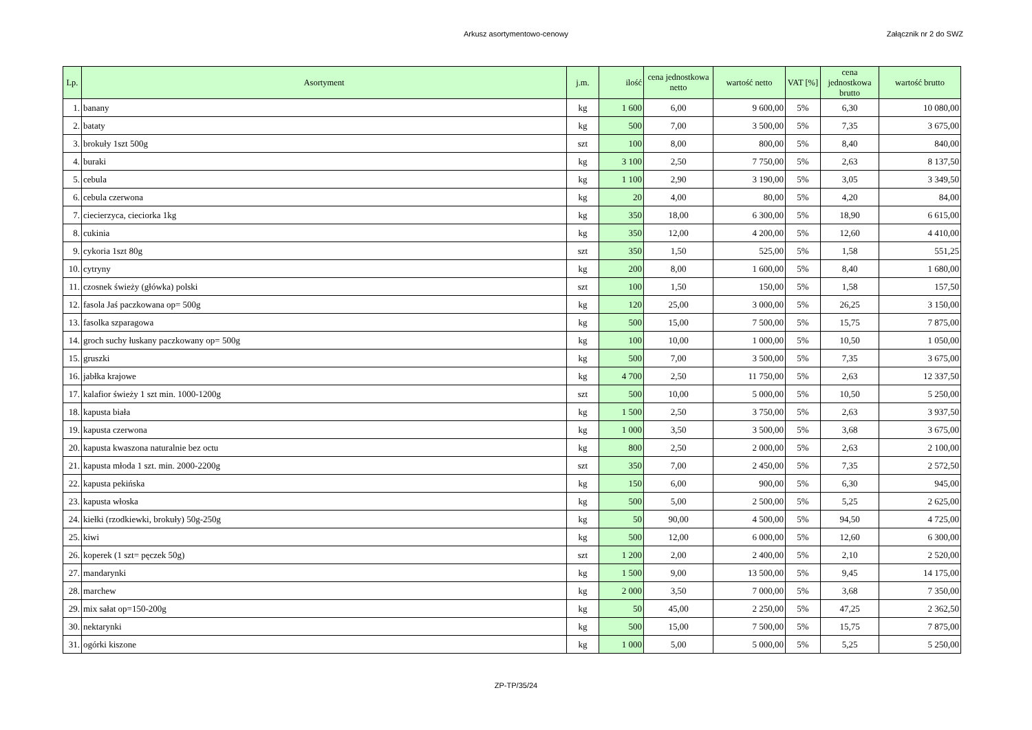Arkusz asortymentowo-cenowy Załącznik nr 2 do SWZ
| Lp. | Asortyment | j.m. | ilość | cena jednostkowa netto | wartość netto | VAT [%] | cena jednostkowa brutto | wartość brutto |
| --- | --- | --- | --- | --- | --- | --- | --- | --- |
| 1. | banany | kg | 1 600 | 6,00 | 9 600,00 | 5% | 6,30 | 10 080,00 |
| 2. | bataty | kg | 500 | 7,00 | 3 500,00 | 5% | 7,35 | 3 675,00 |
| 3. | brokuły 1szt 500g | szt | 100 | 8,00 | 800,00 | 5% | 8,40 | 840,00 |
| 4. | buraki | kg | 3 100 | 2,50 | 7 750,00 | 5% | 2,63 | 8 137,50 |
| 5. | cebula | kg | 1 100 | 2,90 | 3 190,00 | 5% | 3,05 | 3 349,50 |
| 6. | cebula czerwona | kg | 20 | 4,00 | 80,00 | 5% | 4,20 | 84,00 |
| 7. | ciecierzyca, cieciorka 1kg | kg | 350 | 18,00 | 6 300,00 | 5% | 18,90 | 6 615,00 |
| 8. | cukinia | kg | 350 | 12,00 | 4 200,00 | 5% | 12,60 | 4 410,00 |
| 9. | cykoria 1szt 80g | szt | 350 | 1,50 | 525,00 | 5% | 1,58 | 551,25 |
| 10. | cytryny | kg | 200 | 8,00 | 1 600,00 | 5% | 8,40 | 1 680,00 |
| 11. | czosnek świeży (główka) polski | szt | 100 | 1,50 | 150,00 | 5% | 1,58 | 157,50 |
| 12. | fasola Jaś paczkowana op= 500g | kg | 120 | 25,00 | 3 000,00 | 5% | 26,25 | 3 150,00 |
| 13. | fasolka szparagowa | kg | 500 | 15,00 | 7 500,00 | 5% | 15,75 | 7 875,00 |
| 14. | groch suchy łuskany paczkowany op= 500g | kg | 100 | 10,00 | 1 000,00 | 5% | 10,50 | 1 050,00 |
| 15. | gruszki | kg | 500 | 7,00 | 3 500,00 | 5% | 7,35 | 3 675,00 |
| 16. | jabłka krajowe | kg | 4 700 | 2,50 | 11 750,00 | 5% | 2,63 | 12 337,50 |
| 17. | kalafior świeży 1 szt min. 1000-1200g | szt | 500 | 10,00 | 5 000,00 | 5% | 10,50 | 5 250,00 |
| 18. | kapusta biała | kg | 1 500 | 2,50 | 3 750,00 | 5% | 2,63 | 3 937,50 |
| 19. | kapusta czerwona | kg | 1 000 | 3,50 | 3 500,00 | 5% | 3,68 | 3 675,00 |
| 20. | kapusta kwaszona naturalnie bez octu | kg | 800 | 2,50 | 2 000,00 | 5% | 2,63 | 2 100,00 |
| 21. | kapusta młoda 1 szt. min. 2000-2200g | szt | 350 | 7,00 | 2 450,00 | 5% | 7,35 | 2 572,50 |
| 22. | kapusta pekińska | kg | 150 | 6,00 | 900,00 | 5% | 6,30 | 945,00 |
| 23. | kapusta włoska | kg | 500 | 5,00 | 2 500,00 | 5% | 5,25 | 2 625,00 |
| 24. | kiełki (rzodkiewki, brokuły) 50g-250g | kg | 50 | 90,00 | 4 500,00 | 5% | 94,50 | 4 725,00 |
| 25. | kiwi | kg | 500 | 12,00 | 6 000,00 | 5% | 12,60 | 6 300,00 |
| 26. | koperek (1 szt= pęczek 50g) | szt | 1 200 | 2,00 | 2 400,00 | 5% | 2,10 | 2 520,00 |
| 27. | mandarynki | kg | 1 500 | 9,00 | 13 500,00 | 5% | 9,45 | 14 175,00 |
| 28. | marchew | kg | 2 000 | 3,50 | 7 000,00 | 5% | 3,68 | 7 350,00 |
| 29. | mix sałat op=150-200g | kg | 50 | 45,00 | 2 250,00 | 5% | 47,25 | 2 362,50 |
| 30. | nektarynki | kg | 500 | 15,00 | 7 500,00 | 5% | 15,75 | 7 875,00 |
| 31. | ogórki kiszone | kg | 1 000 | 5,00 | 5 000,00 | 5% | 5,25 | 5 250,00 |
ZP-TP/35/24